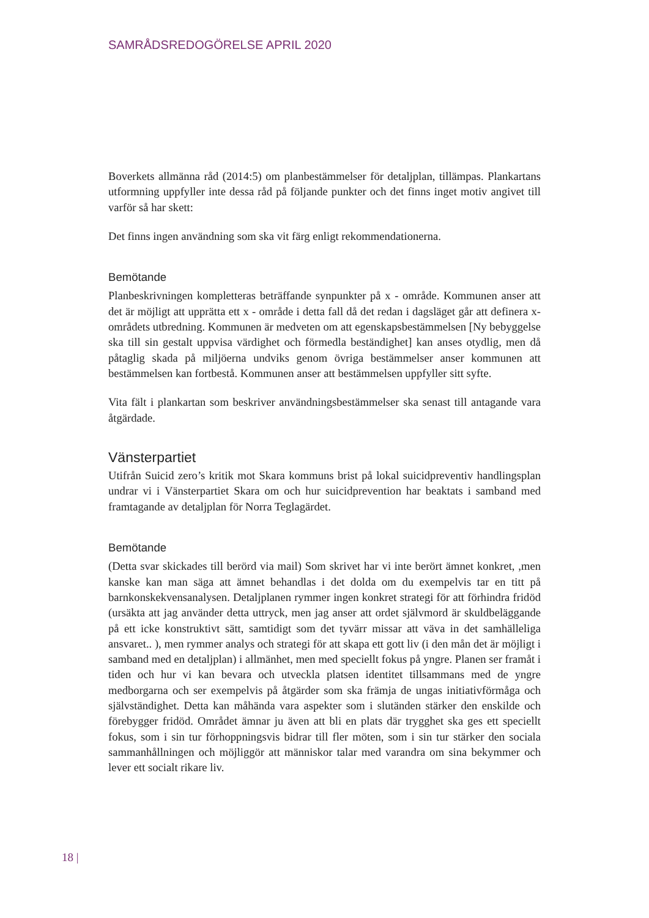SAMRÅDSREDOGÖRELSE APRIL 2020
Boverkets allmänna råd (2014:5) om planbestämmelser för detaljplan, tillämpas. Plankartans utformning uppfyller inte dessa råd på följande punkter och det finns inget motiv angivet till varför så har skett:
Det finns ingen användning som ska vit färg enligt rekommendationerna.
Bemötande
Planbeskrivningen kompletteras beträffande synpunkter på x - område. Kommunen anser att det är möjligt att upprätta ett x - område i detta fall då det redan i dagsläget går att definera x- områdets utbredning. Kommunen är medveten om att egenskapsbestämmelsen [Ny bebyggelse ska till sin gestalt uppvisa värdighet och förmedla beständighet] kan anses otydlig, men då påtaglig skada på miljöerna undviks genom övriga bestämmelser anser kommunen att bestämmelsen kan fortbestå. Kommunen anser att bestämmelsen uppfyller sitt syfte.
Vita fält i plankartan som beskriver användningsbestämmelser ska senast till antagande vara åtgärdade.
Vänsterpartiet
Utifrån Suicid zero’s kritik mot Skara kommuns brist på lokal suicidpreventiv handlingsplan undrar vi i Vänsterpartiet Skara om och hur suicidprevention har beaktats i samband med framtagande av detaljplan för Norra Teglagärdet.
Bemötande
(Detta svar skickades till berörd via mail) Som skrivet har vi inte berört ämnet konkret, ,men kanske kan man säga att ämnet behandlas i det dolda om du exempelvis tar en titt på barnkonskekvensanalysen. Detaljplanen rymmer ingen konkret strategi för att förhindra fridöd (ursäkta att jag använder detta uttryck, men jag anser att ordet självmord är skuldbeläggande på ett icke konstruktivt sätt, samtidigt som det tyvärr missar att väva in det samhälleliga ansvaret.. ), men rymmer analys och strategi för att skapa ett gott liv (i den mån det är möjligt i samband med en detaljplan) i allmänhet, men med speciellt fokus på yngre. Planen ser framåt i tiden och hur vi kan bevara och utveckla platsen identitet tillsammans med de yngre medborgarna och ser exempelvis på åtgärder som ska främja de ungas initiativförmåga och självständighet. Detta kan måhända vara aspekter som i slutänden stärker den enskilde och förebygger fridöd. Området ämnar ju även att bli en plats där trygghet ska ges ett speciellt fokus, som i sin tur förhoppningsvis bidrar till fler möten, som i sin tur stärker den sociala sammanhållningen och möjliggör att människor talar med varandra om sina bekymmer och lever ett socialt rikare liv.
18 |